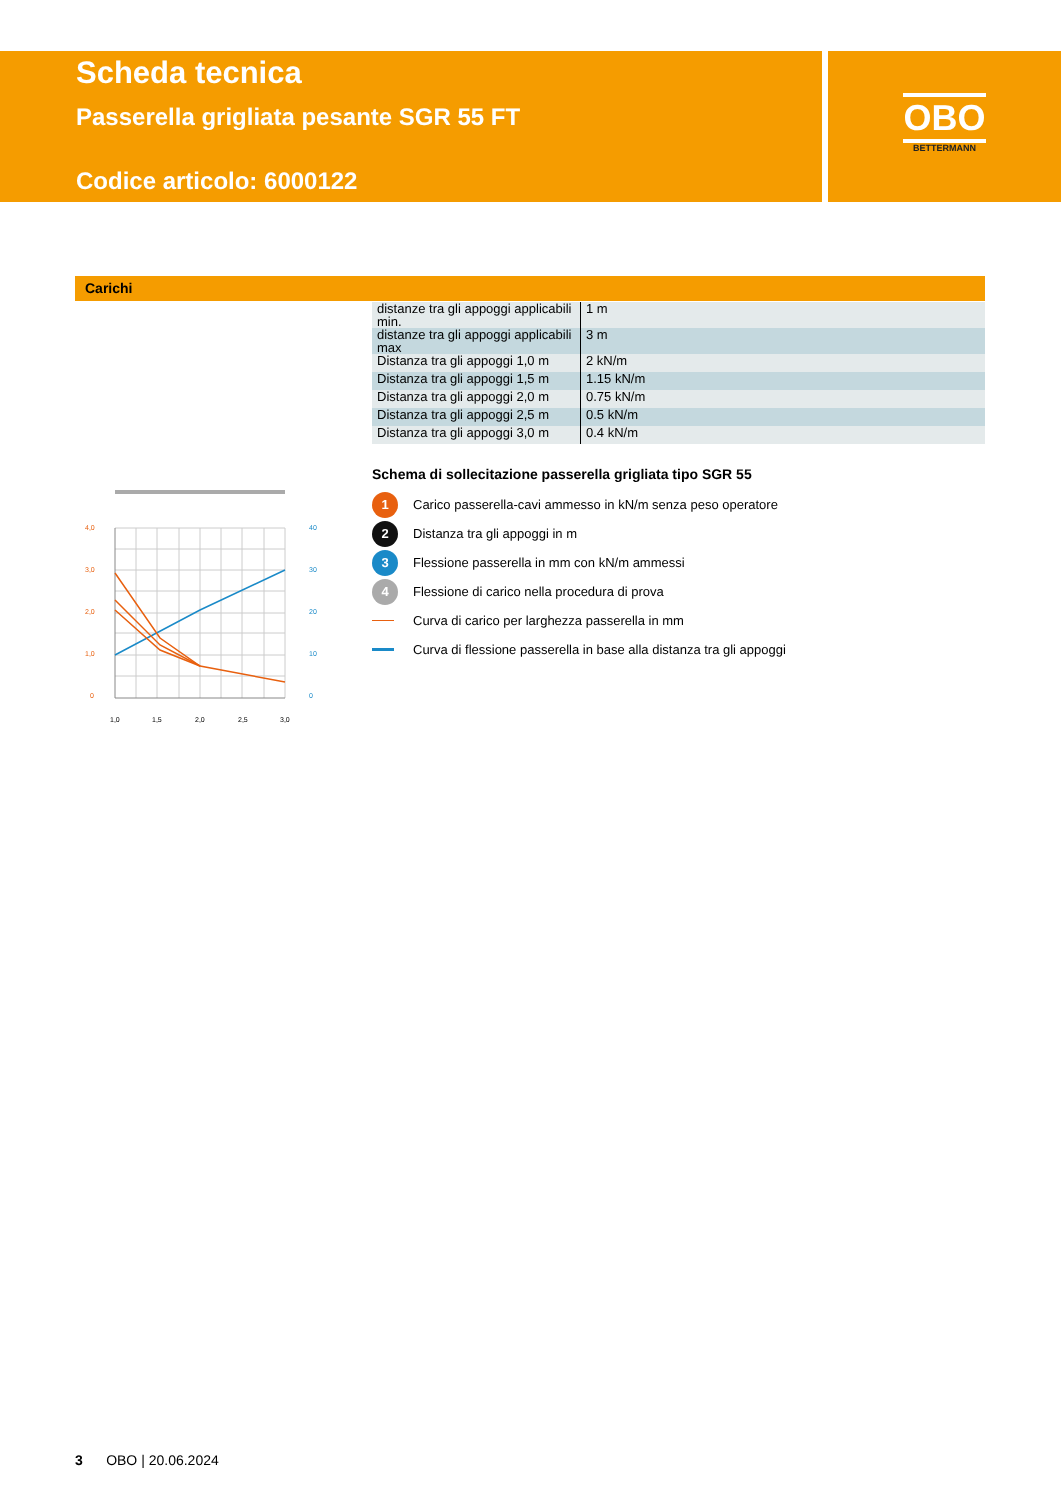Scheda tecnica
Passerella grigliata pesante SGR 55 FT
Codice articolo: 6000122
OBO
BETTERMANN
Carichi
| distanze tra gli appoggi applicabili min. | 1 m |
| distanze tra gli appoggi applicabili max | 3 m |
| Distanza tra gli appoggi 1,0 m | 2 kN/m |
| Distanza tra gli appoggi 1,5 m | 1.15 kN/m |
| Distanza tra gli appoggi 2,0 m | 0.75 kN/m |
| Distanza tra gli appoggi 2,5 m | 0.5 kN/m |
| Distanza tra gli appoggi 3,0 m | 0.4 kN/m |
4,0
3,0
2,0
1,0
0
40
30
20
10
0
1,0
1,5
2,0
2,5
3,0
Schema di sollecitazione passerella grigliata tipo SGR 55
1 Carico passerella-cavi ammesso in kN/m senza peso operatore
2 Distanza tra gli appoggi in m
3 Flessione passerella in mm con kN/m ammessi
4 Flessione di carico nella procedura di prova
Curva di carico per larghezza passerella in mm
Curva di flessione passerella in base alla distanza tra gli appoggi
3 OBO | 20.06.2024